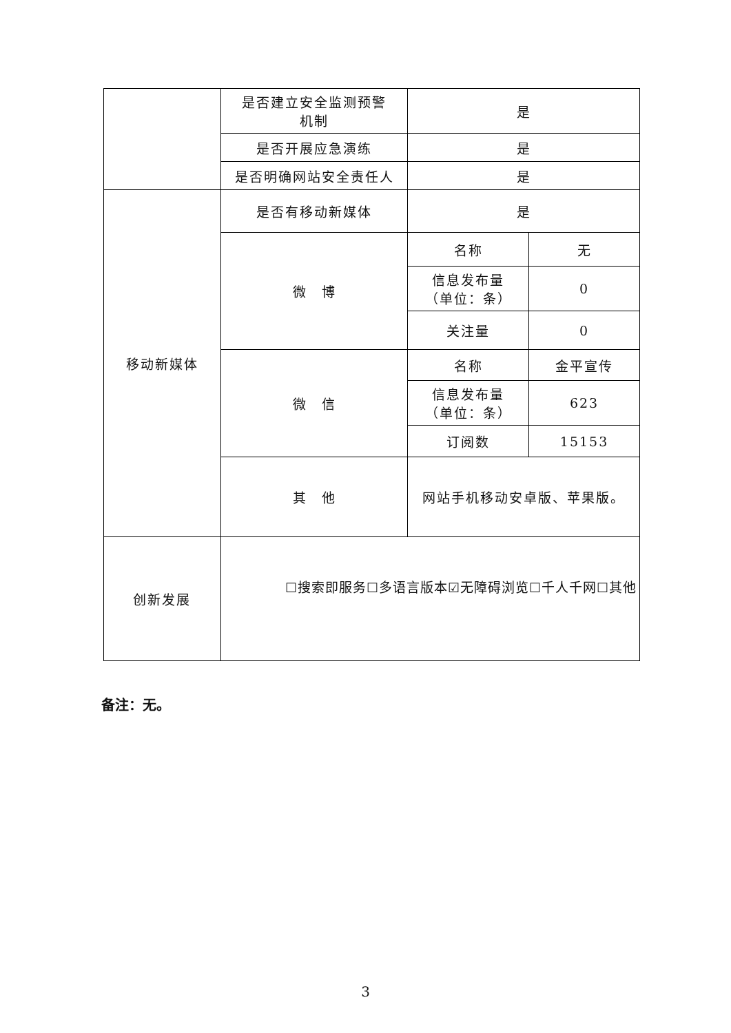| | 是否建立安全监测预警 机制 | 是 | |
| | 是否开展应急演练 | 是 | |
| | 是否明确网站安全责任人 | 是 | |
| 移动新媒体 | 是否有移动新媒体 | 是 | |
| | 微 博 | 名称 | 无 |
| | | 信息发布量 （单位：条） | 0 |
| | | 关注量 | 0 |
| | 微 信 | 名称 | 金平宣传 |
| | | 信息发布量 （单位：条） | 623 |
| | | 订阅数 | 15153 |
| | 其 他 | 网站手机移动安卓版、苹果版。 | |
| 创新发展 | ☐搜索即服务☐多语言版本☑无障碍浏览☐千人千网☐其他 | | |
备注：无。
3